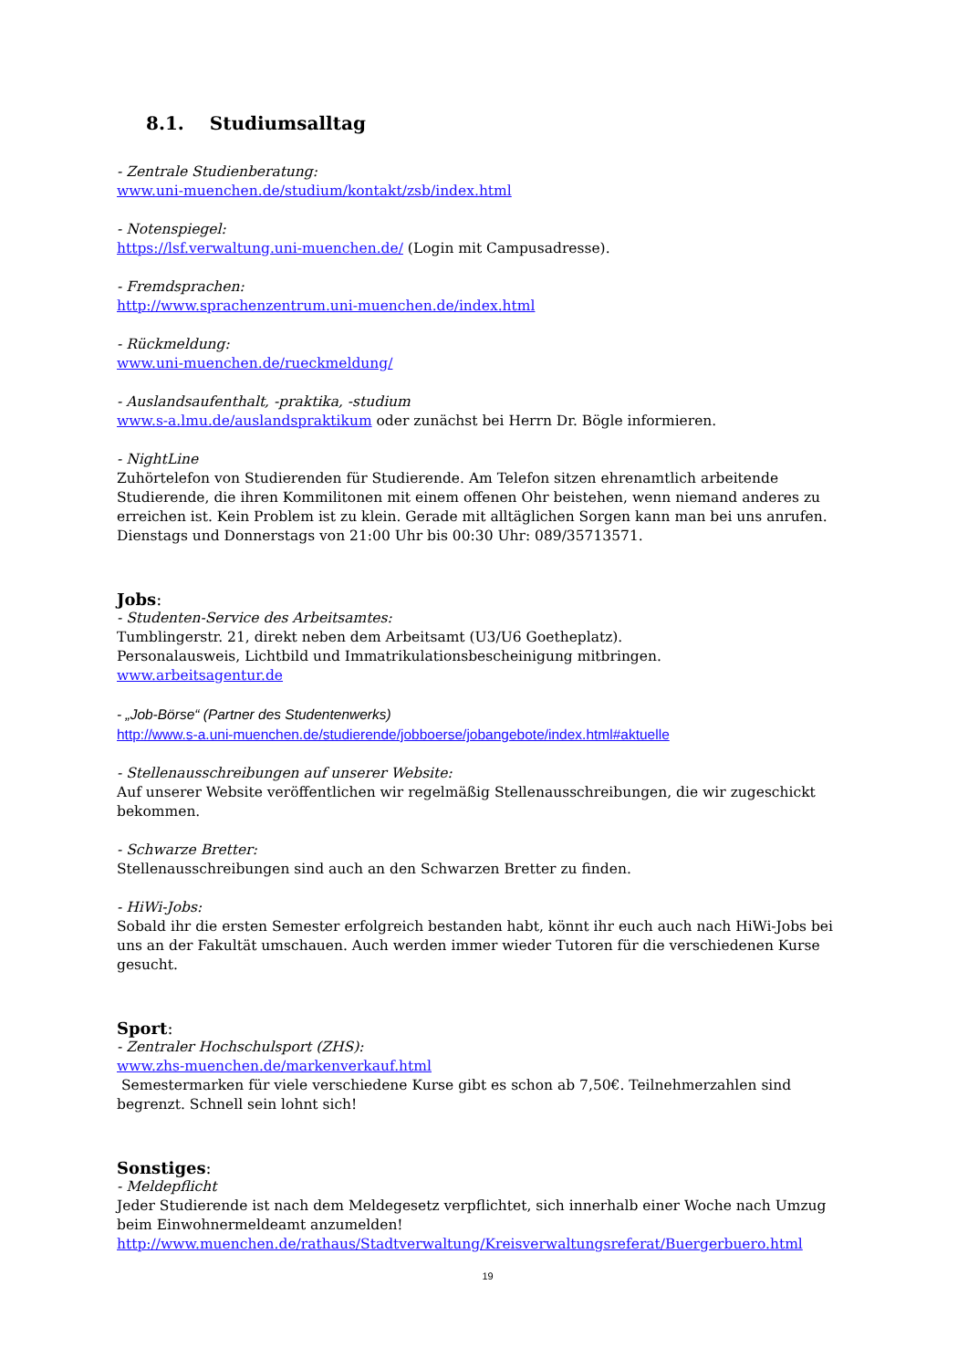8.1. Studiumsalltag
- Zentrale Studienberatung:
www.uni-muenchen.de/studium/kontakt/zsb/index.html
- Notenspiegel:
https://lsf.verwaltung.uni-muenchen.de/ (Login mit Campusadresse).
- Fremdsprachen:
http://www.sprachenzentrum.uni-muenchen.de/index.html
- Rückmeldung:
www.uni-muenchen.de/rueckmeldung/
- Auslandsaufenthalt, -praktika, -studium
www.s-a.lmu.de/auslandspraktikum oder zunächst bei Herrn Dr. Bögle informieren.
- NightLine
Zuhörtelefon von Studierenden für Studierende. Am Telefon sitzen ehrenamtlich arbeitende Studierende, die ihren Kommilitonen mit einem offenen Ohr beistehen, wenn niemand anderes zu erreichen ist. Kein Problem ist zu klein. Gerade mit alltäglichen Sorgen kann man bei uns anrufen.
Dienstags und Donnerstags von 21:00 Uhr bis 00:30 Uhr: 089/35713571.
Jobs:
- Studenten-Service des Arbeitsamtes:
Tumblingerstr. 21, direkt neben dem Arbeitsamt (U3/U6 Goetheplatz).
Personalausweis, Lichtbild und Immatrikulationsbescheinigung mitbringen.
www.arbeitsagentur.de
- „Job-Börse“ (Partner des Studentenwerks)
http://www.s-a.uni-muenchen.de/studierende/jobboerse/jobangebote/index.html#aktuelle
- Stellenausschreibungen auf unserer Website:
Auf unserer Website veröffentlichen wir regelmäßig Stellenausschreibungen, die wir zugeschickt bekommen.
- Schwarze Bretter:
Stellenausschreibungen sind auch an den Schwarzen Bretter zu finden.
- HiWi-Jobs:
Sobald ihr die ersten Semester erfolgreich bestanden habt, könnt ihr euch auch nach HiWi-Jobs bei uns an der Fakultät umschauen. Auch werden immer wieder Tutoren für die verschiedenen Kurse gesucht.
Sport:
- Zentraler Hochschulsport (ZHS):
www.zhs-muenchen.de/markenverkauf.html
Semestermarken für viele verschiedene Kurse gibt es schon ab 7,50€. Teilnehmerzahlen sind begrenzt. Schnell sein lohnt sich!
Sonstiges:
- Meldepflicht
Jeder Studierende ist nach dem Meldegesetz verpflichtet, sich innerhalb einer Woche nach Umzug beim Einwohnermeldeamt anzumelden!
http://www.muenchen.de/rathaus/Stadtverwaltung/Kreisverwaltungsreferat/Buergerbuero.html
19